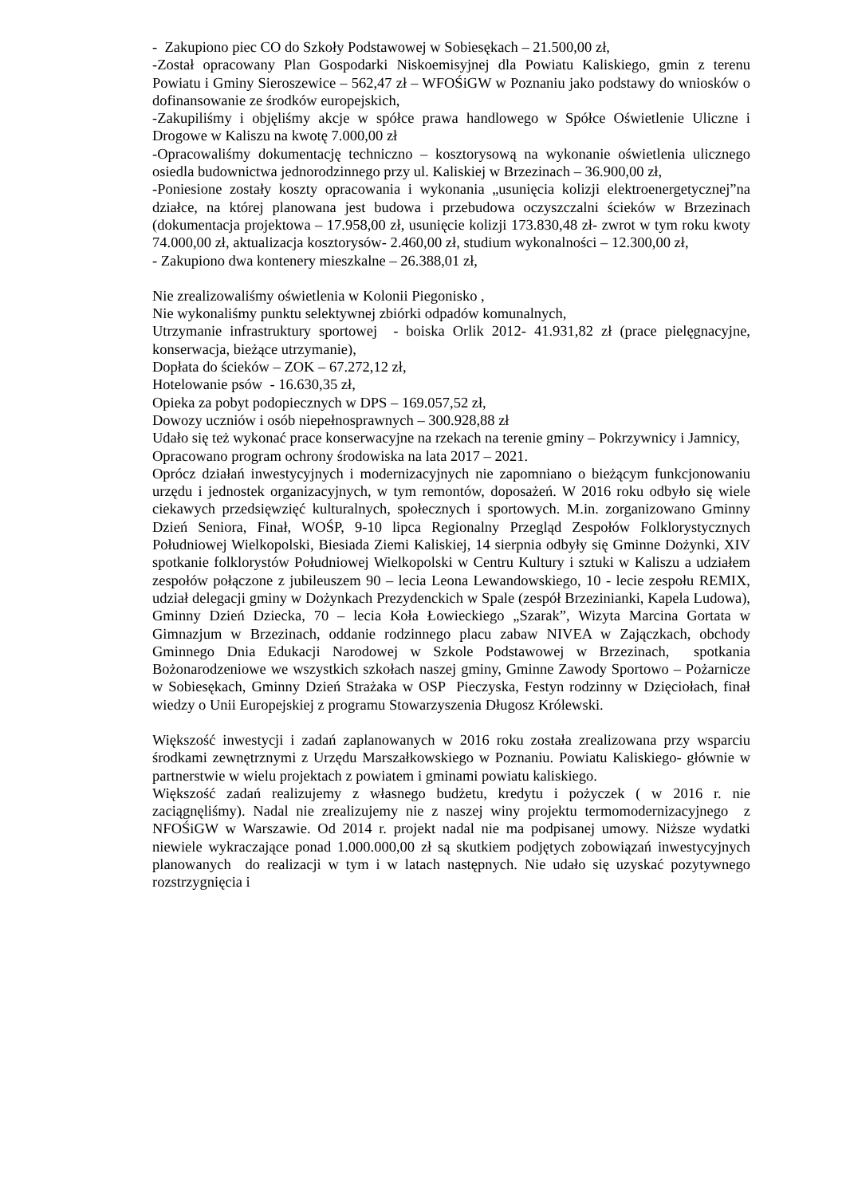- Zakupiono piec CO do Szkoły Podstawowej w Sobiesękach – 21.500,00 zł,
-Został opracowany Plan Gospodarki Niskoemisyjnej dla Powiatu Kaliskiego, gmin z terenu Powiatu i Gminy Sieroszewice – 562,47 zł – WFOŚiGW w Poznaniu jako podstawy do wniosków o dofinansowanie ze środków europejskich,
-Zakupiliśmy i objęliśmy akcje w spółce prawa handlowego w Spółce Oświetlenie Uliczne i Drogowe w Kaliszu na kwotę 7.000,00 zł
-Opracowaliśmy dokumentację techniczno – kosztorysową na wykonanie oświetlenia ulicznego osiedla budownictwa jednorodzinnego przy ul. Kaliskiej w Brzezinach – 36.900,00 zł,
-Poniesione zostały koszty opracowania i wykonania „usunięcia kolizji elektroenergetycznej”na działce, na której planowana jest budowa i przebudowa oczyszczalni ścieków w Brzezinach (dokumentacja projektowa – 17.958,00 zł, usunięcie kolizji 173.830,48 zł- zwrot w tym roku kwoty 74.000,00 zł, aktualizacja kosztorysów- 2.460,00 zł, studium wykonalności – 12.300,00 zł,
- Zakupiono dwa kontenery mieszkalne – 26.388,01 zł,
Nie zrealizowaliśmy oświetlenia w Kolonii Piegonisko ,
Nie wykonaliśmy punktu selektywnej zbiórki odpadów komunalnych,
Utrzymanie infrastruktury sportowej - boiska Orlik 2012- 41.931,82 zł (prace pielęgnacyjne, konserwacja, bieżące utrzymanie),
Dopłata do ścieków – ZOK – 67.272,12 zł,
Hotelowanie psów - 16.630,35 zł,
Opieka za pobyt podopiecznych w DPS – 169.057,52 zł,
Dowozy uczniów i osób niepełnosprawnych – 300.928,88 zł
Udało się też wykonać prace konserwacyjne na rzekach na terenie gminy – Pokrzywnicy i Jamnicy,
Opracowano program ochrony środowiska na lata 2017 – 2021.
Oprócz działań inwestycyjnych i modernizacyjnych nie zapomniano o bieżącym funkcjonowaniu urzędu i jednostek organizacyjnych, w tym remontów, doposażeń. W 2016 roku odbyło się wiele ciekawych przedsięwzięć kulturalnych, społecznych i sportowych. M.in. zorganizowano Gminny Dzień Seniora, Finał, WOŚP, 9-10 lipca Regionalny Przegląd Zespołów Folklorystycznych Południowej Wielkopolski, Biesiada Ziemi Kaliskiej, 14 sierpnia odbyły się Gminne Dożynki, XIV spotkanie folklorystów Południowej Wielkopolski w Centru Kultury i sztuki w Kaliszu a udziałem zespołów połączone z jubileuszem 90 – lecia Leona Lewandowskiego, 10 - lecie zespołu REMIX, udział delegacji gminy w Dożynkach Prezydenckich w Spale (zespół Brzezinianki, Kapela Ludowa), Gminny Dzień Dziecka, 70 – lecia Koła Łowieckiego „Szarak”, Wizyta Marcina Gortata w Gimnazjum w Brzezinach, oddanie rodzinnego placu zabaw NIVEA w Zajączkach, obchody Gminnego Dnia Edukacji Narodowej w Szkole Podstawowej w Brzezinach, spotkania Bożonarodzeniowe we wszystkich szkołach naszej gminy, Gminne Zawody Sportowo – Pożarnicze w Sobiesękach, Gminny Dzień Strażaka w OSP Pieczyska, Festyn rodzinny w Dzięciołach, finał wiedzy o Unii Europejskiej z programu Stowarzyszenia Długosz Królewski.
Większość inwestycji i zadań zaplanowanych w 2016 roku została zrealizowana przy wsparciu środkami zewnętrznymi z Urzędu Marszałkowskiego w Poznaniu. Powiatu Kaliskiego- głównie w partnerstwie w wielu projektach z powiatem i gminami powiatu kaliskiego.
Większość zadań realizujemy z własnego budżetu, kredytu i pożyczek ( w 2016 r. nie zaciągnęliśmy). Nadal nie zrealizujemy nie z naszej winy projektu termomodernizacyjnego z NFOŚiGW w Warszawie. Od 2014 r. projekt nadal nie ma podpisanej umowy. Niższe wydatki niewiele wykraczające ponad 1.000.000,00 zł są skutkiem podjętych zobowiązań inwestycyjnych planowanych do realizacji w tym i w latach następnych. Nie udało się uzyskać pozytywnego rozstrzygnięcia i